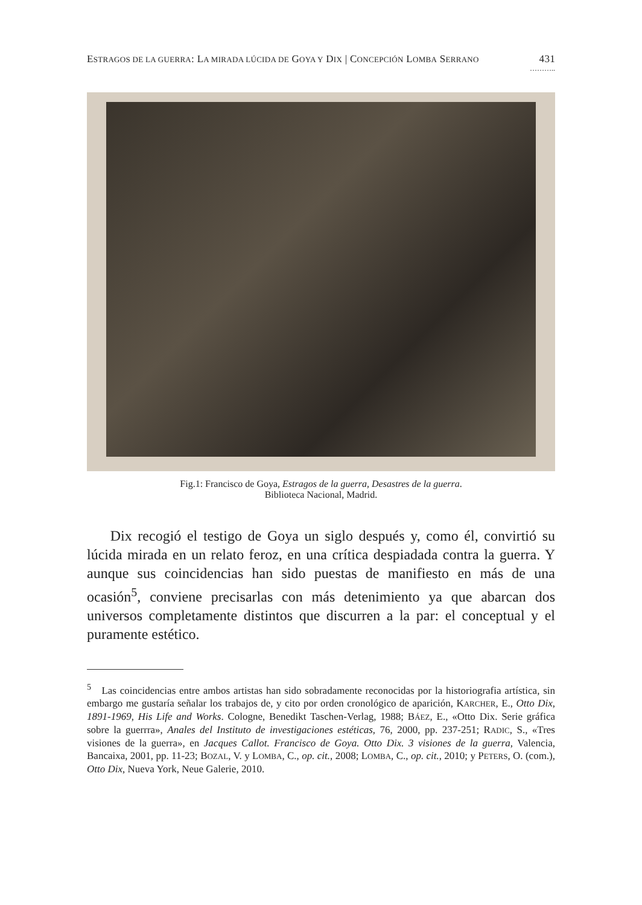ESTRAGOS DE LA GUERRA: LA MIRADA LÚCIDA DE GOYA Y DIX | CONCEPCIÓN LOMBA SERRANO 431
………..
Fig.1: Francisco de Goya, Estragos de la guerra, Desastres de la guerra.
Biblioteca Nacional, Madrid.
Dix recogió el testigo de Goya un siglo después y, como él, convirtió su lúcida mirada en un relato feroz, en una crítica despiadada contra la guerra. Y aunque sus coincidencias han sido puestas de manifiesto en más de una ocasión<sup>5</sup>, conviene precisarlas con más detenimiento ya que abarcan dos universos completamente distintos que discurren a la par: el conceptual y el puramente estético.
<sup>5</sup> Las coincidencias entre ambos artistas han sido sobradamente reconocidas por la historiografia artística, sin embargo me gustaría señalar los trabajos de, y cito por orden cronológico de aparición, KARCHER, E., Otto Dix, 1891-1969, His Life and Works. Cologne, Benedikt Taschen-Verlag, 1988; BÁEZ, E., «Otto Dix. Serie gráfica sobre la guerrra», Anales del Instituto de investigaciones estéticas, 76, 2000, pp. 237-251; RADIC, S., «Tres visiones de la guerra», en Jacques Callot. Francisco de Goya. Otto Dix. 3 visiones de la guerra, Valencia, Bancaixa, 2001, pp. 11-23; BOZAL, V. y LOMBA, C., op. cit., 2008; LOMBA, C., op. cit., 2010; y PETERS, O. (com.), Otto Dix, Nueva York, Neue Galerie, 2010.